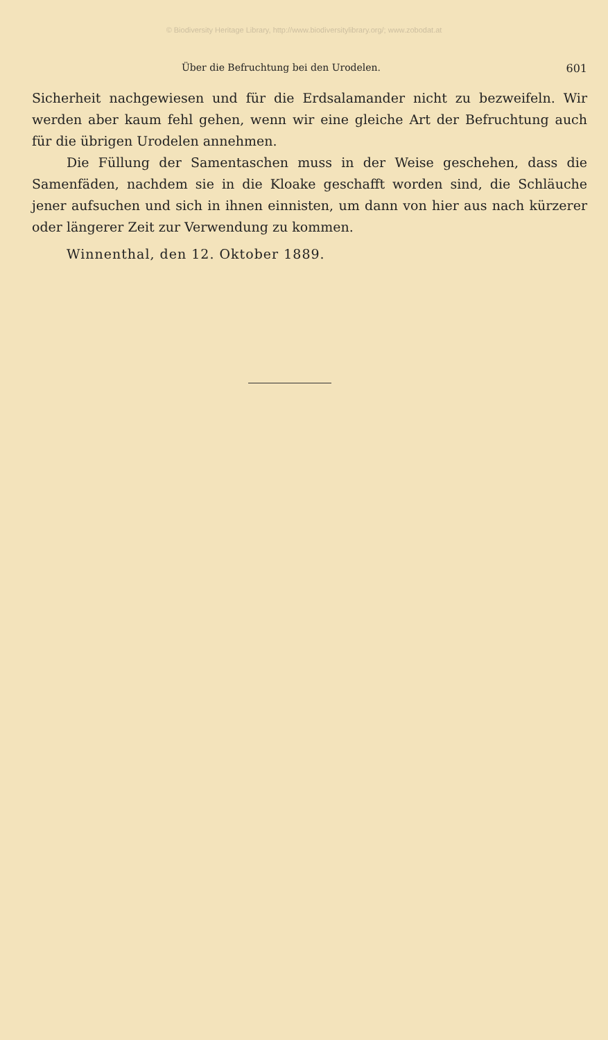© Biodiversity Heritage Library, http://www.biodiversitylibrary.org/; www.zobodat.at
Über die Befruchtung bei den Urodelen. 601
Sicherheit nachgewiesen und für die Erdsalamander nicht zu bezweifeln. Wir werden aber kaum fehl gehen, wenn wir eine gleiche Art der Befruchtung auch für die übrigen Urodelen annehmen.
Die Füllung der Samentaschen muss in der Weise geschehen, dass die Samenfäden, nachdem sie in die Kloake geschafft worden sind, die Schläuche jener aufsuchen und sich in ihnen einnisten, um dann von hier aus nach kürzerer oder längerer Zeit zur Verwendung zu kommen.
Winnenthal, den 12. Oktober 1889.